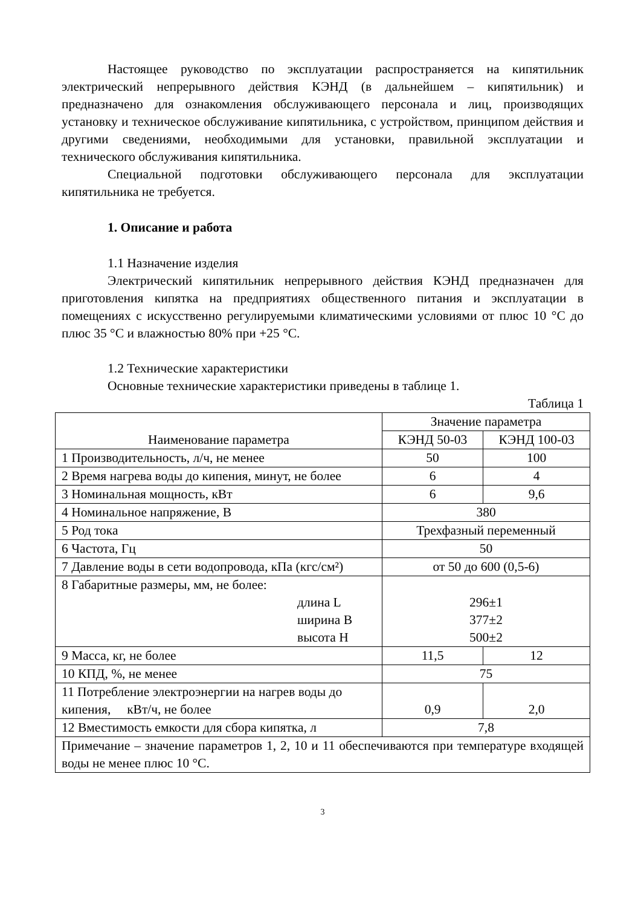Настоящее руководство по эксплуатации распространяется на кипятильник электрический непрерывного действия КЭНД (в дальнейшем – кипятильник) и предназначено для ознакомления обслуживающего персонала и лиц, производящих установку и техническое обслуживание кипятильника, с устройством, принципом действия и другими сведениями, необходимыми для установки, правильной эксплуатации и технического обслуживания кипятильника.
Специальной подготовки обслуживающего персонала для эксплуатации кипятильника не требуется.
1. Описание и работа
1.1 Назначение изделия
Электрический кипятильник непрерывного действия КЭНД предназначен для приготовления кипятка на предприятиях общественного питания и эксплуатации в помещениях с искусственно регулируемыми климатическими условиями от плюс 10 °С до плюс 35 °С и влажностью 80% при +25 °С.
1.2 Технические характеристики
Основные технические характеристики приведены в таблице 1.
Таблица 1
| Наименование параметра | Значение параметра | |
| | КЭНД 50-03 | КЭНД 100-03 |
| 1 Производительность, л/ч, не менее | 50 | 100 |
| 2 Время нагрева воды до кипения, минут, не более | 6 | 4 |
| 3 Номинальная мощность, кВт | 6 | 9,6 |
| 4 Номинальное напряжение, В | 380 | |
| 5 Род тока | Трехфазный переменный | |
| 6 Частота, Гц | 50 | |
| 7 Давление воды в сети водопровода, кПа (кгс/см²) | от 50 до 600 (0,5-6) | |
| 8 Габаритные размеры, мм, не более: длина L ширина B высота H | 296±1 377±2 500±2 | |
| 9 Масса, кг, не более | 11,5 | 12 |
| 10 КПД, %, не менее | 75 | |
| 11 Потребление электроэнергии на нагрев воды до кипения, кВт/ч, не более | 0,9 | 2,0 |
| 12 Вместимость емкости для сбора кипятка, л | 7,8 | |
| Примечание – значение параметров 1, 2, 10 и 11 обеспечиваются при температуре входящей воды не менее плюс 10 °С. | | |
3